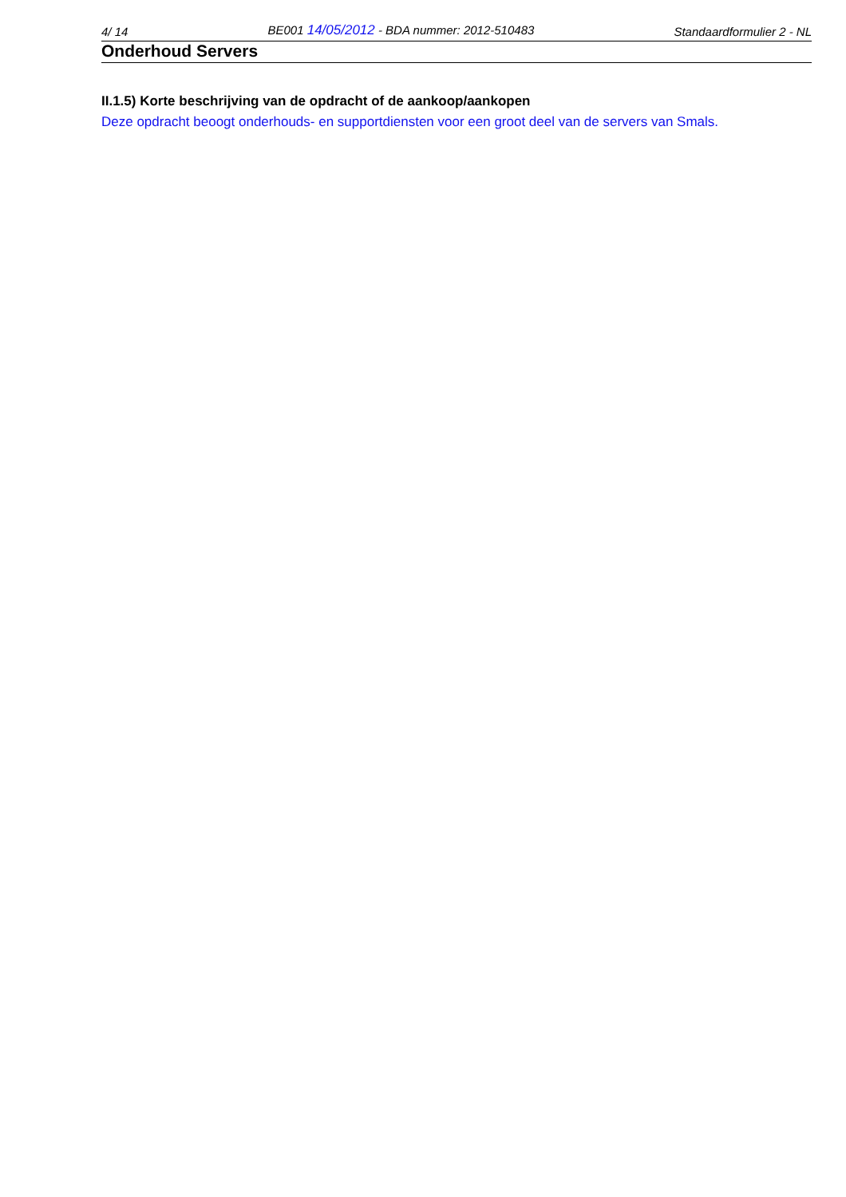4/ 14 BE001 14/05/2012 - BDA nummer: 2012-510483 Standaardformulier 2 - NL
Onderhoud Servers
II.1.5) Korte beschrijving van de opdracht of de aankoop/aankopen
Deze opdracht beoogt onderhouds- en supportdiensten voor een groot deel van de servers van Smals.